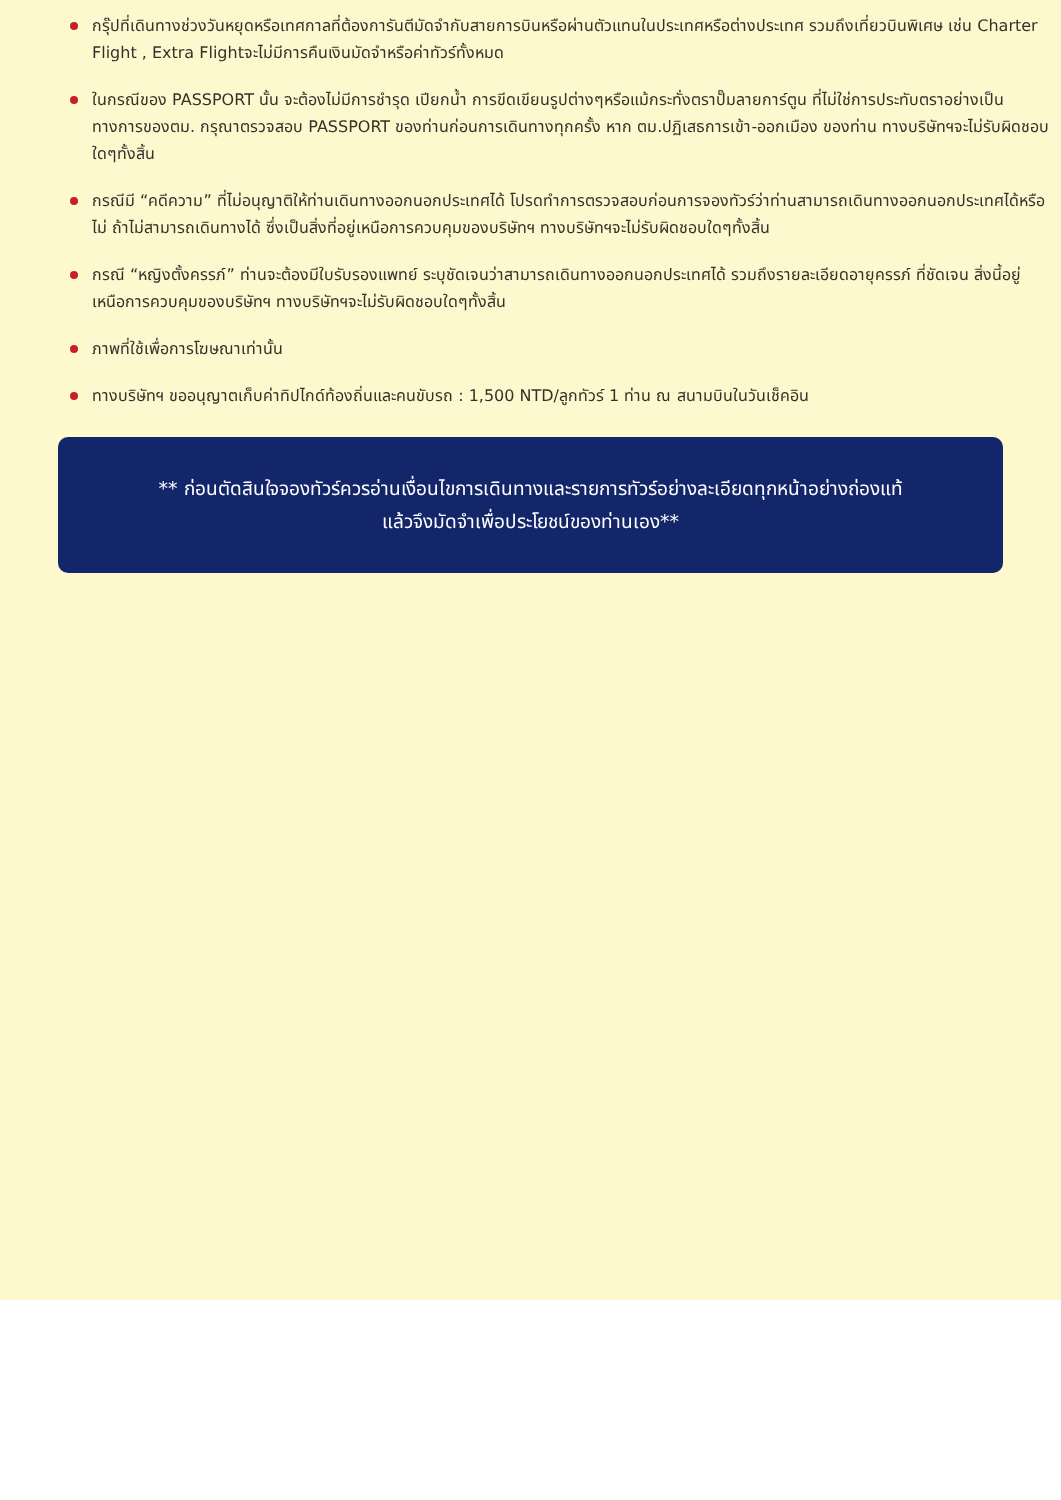กรุ๊ปที่เดินทางช่วงวันหยุดหรือเทศกาลที่ต้องการันตีมัดจำกับสายการบินหรือผ่านตัวแทนในประเทศหรือต่างประเทศ รวมถึงเที่ยวบินพิเศษ เช่น Charter Flight , Extra Flightจะไม่มีการคืนเงินมัดจำหรือค่าทัวร์ทั้งหมด
ในกรณีของ PASSPORT นั้น จะต้องไม่มีการชำรุด เปียกน้ำ การขีดเขียนรูปต่างๆหรือแม้กระทั่งตราปั๊มลายการ์ตูน ที่ไม่ใช่การประทับตราอย่างเป็นทางการของตม. กรุณาตรวจสอบ PASSPORT ของท่านก่อนการเดินทางทุกครั้ง หาก ตม.ปฏิเสธการเข้า-ออกเมือง ของท่าน ทางบริษัทฯจะไม่รับผิดชอบใดๆทั้งสิ้น
กรณีมี “คดีความ” ที่ไม่อนุญาติให้ท่านเดินทางออกนอกประเทศได้ โปรดทำการตรวจสอบก่อนการจองทัวร์ว่าท่านสามารถเดินทางออกนอกประเทศได้หรือไม่ ถ้าไม่สามารถเดินทางได้ ซึ่งเป็นสิ่งที่อยู่เหนือการควบคุมของบริษัทฯ ทางบริษัทฯจะไม่รับผิดชอบใดๆทั้งสิ้น
กรณี “หญิงตั้งครรภ์” ท่านจะต้องมีใบรับรองแพทย์ ระบุชัดเจนว่าสามารถเดินทางออกนอกประเทศได้ รวมถึงรายละเอียดอายุครรภ์ ที่ชัดเจน สิ่งนี้อยู่เหนือการควบคุมของบริษัทฯ ทางบริษัทฯจะไม่รับผิดชอบใดๆทั้งสิ้น
ภาพที่ใช้เพื่อการโฆษณาเท่านั้น
ทางบริษัทฯ ขออนุญาตเก็บค่าทิปไกด์ท้องถิ่นและคนขับรถ : 1,500 NTD/ลูกทัวร์ 1 ท่าน ณ สนามบินในวันเช็คอิน
** ก่อนตัดสินใจจองทัวร์ควรอ่านเงื่อนไขการเดินทางและรายการทัวร์อย่างละเอียดทุกหน้าอย่างถ่องแท้
แล้วจึงมัดจำเพื่อประโยชน์ของท่านเอง**